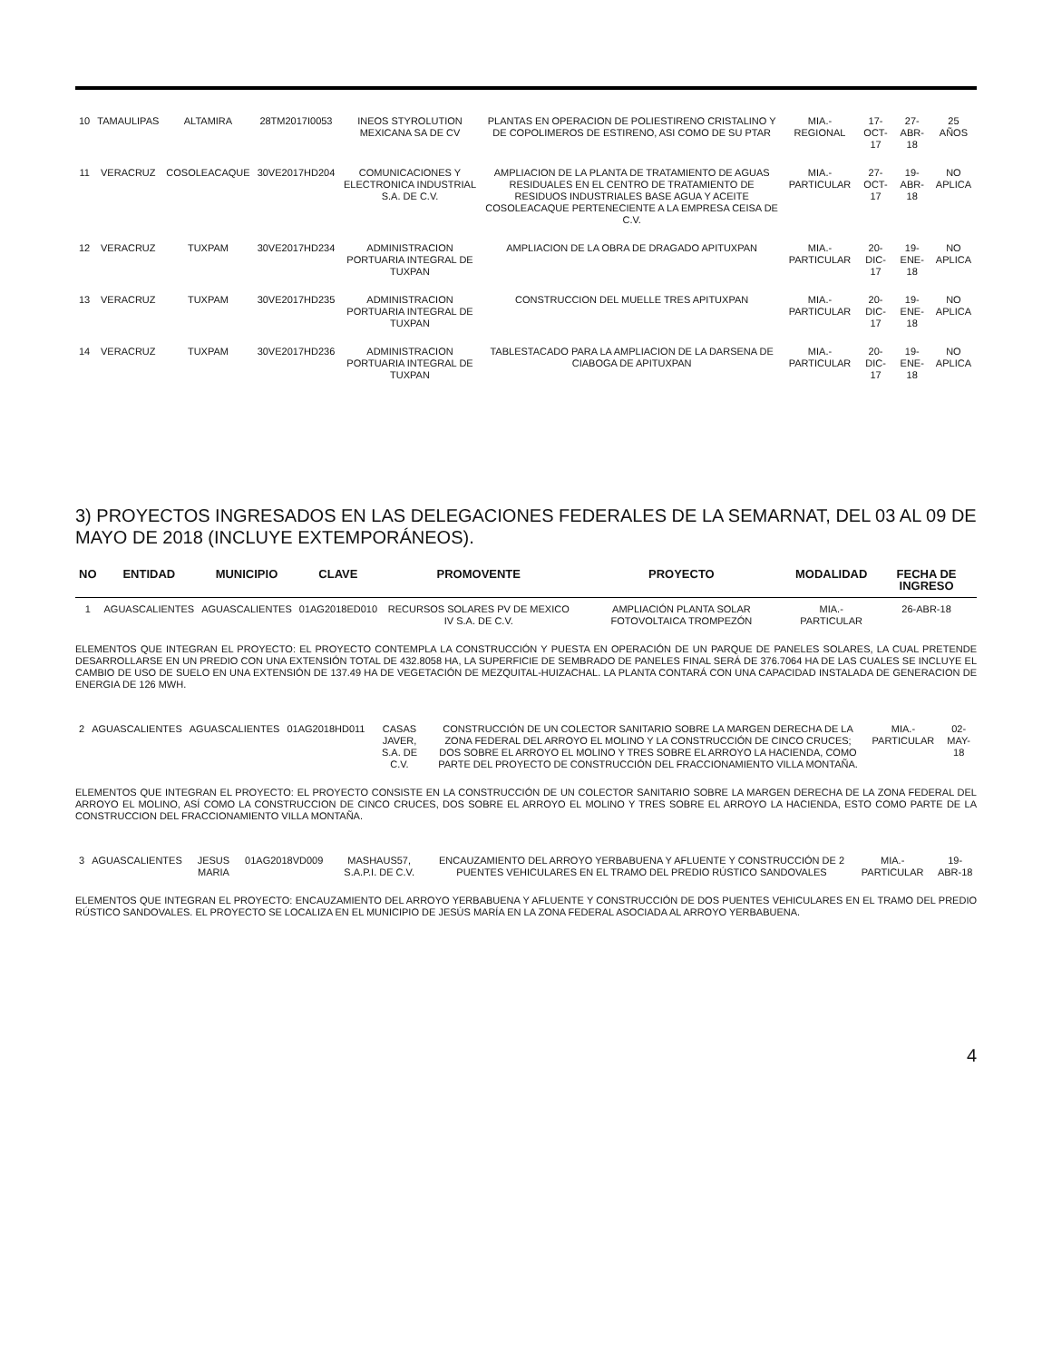| 10 | TAMAULIPAS | ALTAMIRA | 28TM2017I0053 | INEOS STYROLUTION MEXICANA SA DE CV | PLANTAS EN OPERACION DE POLIESTIRENO CRISTALINO Y DE COPOLIMEROS DE ESTIRENO, ASI COMO DE SU PTAR | MIA.-REGIONAL | 17-OCT-17 | 27-ABR-18 | 25 AÑOS |
| 11 | VERACRUZ | COSOLEACAQUE | 30VE2017HD204 | COMUNICACIONES Y ELECTRONICA INDUSTRIAL S.A. DE C.V. | AMPLIACION DE LA PLANTA DE TRATAMIENTO DE AGUAS RESIDUALES EN EL CENTRO DE TRATAMIENTO DE RESIDUOS INDUSTRIALES BASE AGUA Y ACEITE COSOLEACAQUE PERTENECIENTE A LA EMPRESA CEISA DE C.V. | MIA.- PARTICULAR | 27-OCT-17 | 19-ABR-18 | NO APLICA |
| 12 | VERACRUZ | TUXPAM | 30VE2017HD234 | ADMINISTRACION PORTUARIA INTEGRAL DE TUXPAN | AMPLIACION DE LA OBRA DE DRAGADO APITUXPAN | MIA.- PARTICULAR | 20-DIC-17 | 19-ENE-18 | NO APLICA |
| 13 | VERACRUZ | TUXPAM | 30VE2017HD235 | ADMINISTRACION PORTUARIA INTEGRAL DE TUXPAN | CONSTRUCCION DEL MUELLE TRES APITUXPAN | MIA.- PARTICULAR | 20-DIC-17 | 19-ENE-18 | NO APLICA |
| 14 | VERACRUZ | TUXPAM | 30VE2017HD236 | ADMINISTRACION PORTUARIA INTEGRAL DE TUXPAN | TABLESTACADO PARA LA AMPLIACION DE LA DARSENA DE CIABOGA DE APITUXPAN | MIA.- PARTICULAR | 20-DIC-17 | 19-ENE-18 | NO APLICA |
3) PROYECTOS INGRESADOS EN LAS DELEGACIONES FEDERALES DE LA SEMARNAT, DEL 03 AL 09 DE MAYO DE 2018 (INCLUYE EXTEMPORÁNEOS).
| NO | ENTIDAD | MUNICIPIO | CLAVE | PROMOVENTE | PROYECTO | MODALIDAD | FECHA DE INGRESO |
| --- | --- | --- | --- | --- | --- | --- | --- |
| 1 | AGUASCALIENTES | AGUASCALIENTES | 01AG2018ED010 | RECURSOS SOLARES PV DE MEXICO IV S.A. DE C.V. | AMPLIACIÓN PLANTA SOLAR FOTOVOLTAICA TROMPEZÓN | MIA.- PARTICULAR | 26-ABR-18 |
ELEMENTOS QUE INTEGRAN EL PROYECTO: EL PROYECTO CONTEMPLA LA CONSTRUCCIÓN Y PUESTA EN OPERACIÓN DE UN PARQUE DE PANELES SOLARES, LA CUAL PRETENDE DESARROLLARSE EN UN PREDIO CON UNA EXTENSIÓN TOTAL DE 432.8058 HA, LA SUPERFICIE DE SEMBRADO DE PANELES FINAL SERÁ DE 376.7064 HA DE LAS CUALES SE INCLUYE EL CAMBIO DE USO DE SUELO EN UNA EXTENSIÓN DE 137.49 HA DE VEGETACIÓN DE MEZQUITAL-HUIZACHAL. LA PLANTA CONTARÁ CON UNA CAPACIDAD INSTALADA DE GENERACION DE ENERGIA DE 126 MWH.
| 2 | AGUASCALIENTES | AGUASCALIENTES | 01AG2018HD011 | CASAS JAVER, S.A. DE C.V. | CONSTRUCCIÓN DE UN COLECTOR SANITARIO SOBRE LA MARGEN DERECHA DE LA ZONA FEDERAL DEL ARROYO EL MOLINO Y LA CONSTRUCCIÓN DE CINCO CRUCES; DOS SOBRE EL ARROYO EL MOLINO Y TRES SOBRE EL ARROYO LA HACIENDA, COMO PARTE DEL PROYECTO DE CONSTRUCCIÓN DEL FRACCIONAMIENTO VILLA MONTAÑA. | MIA.- PARTICULAR | 02-MAY-18 |
ELEMENTOS QUE INTEGRAN EL PROYECTO: EL PROYECTO CONSISTE EN LA CONSTRUCCIÓN DE UN COLECTOR SANITARIO SOBRE LA MARGEN DERECHA DE LA ZONA FEDERAL DEL ARROYO EL MOLINO, ASÍ COMO LA CONSTRUCCION DE CINCO CRUCES, DOS SOBRE EL ARROYO EL MOLINO Y TRES SOBRE EL ARROYO LA HACIENDA, ESTO COMO PARTE DE LA CONSTRUCCION DEL FRACCIONAMIENTO VILLA MONTAÑA.
| 3 | AGUASCALIENTES | JESUS MARIA | 01AG2018VD009 | MASHAUS57, S.A.P.I. DE C.V. | ENCAUZAMIENTO DEL ARROYO YERBABUENA Y AFLUENTE Y CONSTRUCCIÓN DE 2 PUENTES VEHICULARES EN EL TRAMO DEL PREDIO RÚSTICO SANDOVALES | MIA.- PARTICULAR | 19-ABR-18 |
ELEMENTOS QUE INTEGRAN EL PROYECTO: ENCAUZAMIENTO DEL ARROYO YERBABUENA Y AFLUENTE Y CONSTRUCCIÓN DE DOS PUENTES VEHICULARES EN EL TRAMO DEL PREDIO RÚSTICO SANDOVALES. EL PROYECTO SE LOCALIZA EN EL MUNICIPIO DE JESÚS MARÍA EN LA ZONA FEDERAL ASOCIADA AL ARROYO YERBABUENA.
4